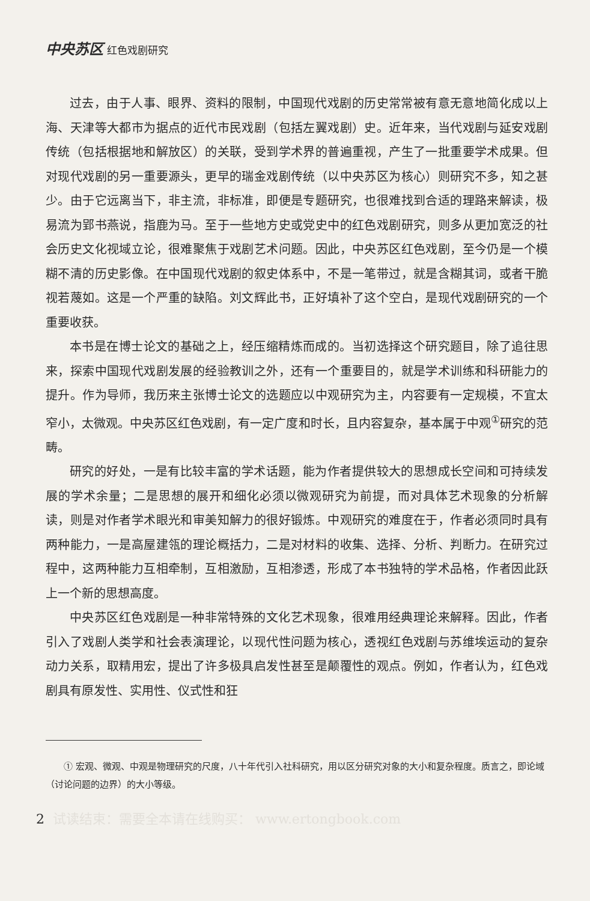中央苏区 红色戏剧研究
过去，由于人事、眼界、资料的限制，中国现代戏剧的历史常常被有意无意地简化成以上海、天津等大都市为据点的近代市民戏剧（包括左翼戏剧）史。近年来，当代戏剧与延安戏剧传统（包括根据地和解放区）的关联，受到学术界的普遍重视，产生了一批重要学术成果。但对现代戏剧的另一重要源头，更早的瑞金戏剧传统（以中央苏区为核心）则研究不多，知之甚少。由于它远离当下，非主流，非标准，即便是专题研究，也很难找到合适的理路来解读，极易流为郢书燕说，指鹿为马。至于一些地方史或党史中的红色戏剧研究，则多从更加宽泛的社会历史文化视域立论，很难聚焦于戏剧艺术问题。因此，中央苏区红色戏剧，至今仍是一个模糊不清的历史影像。在中国现代戏剧的叙史体系中，不是一笔带过，就是含糊其词，或者干脆视若蔑如。这是一个严重的缺陷。刘文辉此书，正好填补了这个空白，是现代戏剧研究的一个重要收获。
本书是在博士论文的基础之上，经压缩精炼而成的。当初选择这个研究题目，除了追往思来，探索中国现代戏剧发展的经验教训之外，还有一个重要目的，就是学术训练和科研能力的提升。作为导师，我历来主张博士论文的选题应以中观研究为主，内容要有一定规模，不宜太窄小，太微观。中央苏区红色戏剧，有一定广度和时长，且内容复杂，基本属于中观<sup>①</sup>研究的范畴。
研究的好处，一是有比较丰富的学术话题，能为作者提供较大的思想成长空间和可持续发展的学术余量；二是思想的展开和细化必须以微观研究为前提，而对具体艺术现象的分析解读，则是对作者学术眼光和审美知解力的很好锻炼。中观研究的难度在于，作者必须同时具有两种能力，一是高屋建瓴的理论概括力，二是对材料的收集、选择、分析、判断力。在研究过程中，这两种能力互相牵制，互相激励，互相渗透，形成了本书独特的学术品格，作者因此跃上一个新的思想高度。
中央苏区红色戏剧是一种非常特殊的文化艺术现象，很难用经典理论来解释。因此，作者引入了戏剧人类学和社会表演理论，以现代性问题为核心，透视红色戏剧与苏维埃运动的复杂动力关系，取精用宏，提出了许多极具启发性甚至是颠覆性的观点。例如，作者认为，红色戏剧具有原发性、实用性、仪式性和狂
① 宏观、微观、中观是物理研究的尺度，八十年代引入社科研究，用以区分研究对象的大小和复杂程度。质言之，即论域（讨论问题的边界）的大小等级。
2 试读结束：需要全本请在线购买： www.ertongbook.com